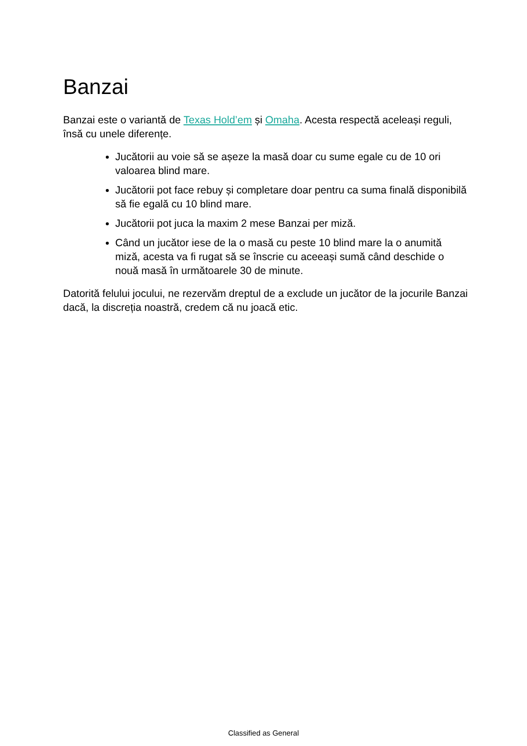Banzai
Banzai este o variantă de Texas Hold’em și Omaha. Acesta respectă aceleași reguli, însă cu unele diferențe.
Jucătorii au voie să se așeze la masă doar cu sume egale cu de 10 ori valoarea blind mare.
Jucătorii pot face rebuy și completare doar pentru ca suma finală disponibilă să fie egală cu 10 blind mare.
Jucătorii pot juca la maxim 2 mese Banzai per miză.
Când un jucător iese de la o masă cu peste 10 blind mare la o anumită miză, acesta va fi rugat să se înscrie cu aceeași sumă când deschide o nouă masă în următoarele 30 de minute.
Datorită felului jocului, ne rezervăm dreptul de a exclude un jucător de la jocurile Banzai dacă, la discreția noastră, credem că nu joacă etic.
Classified as General